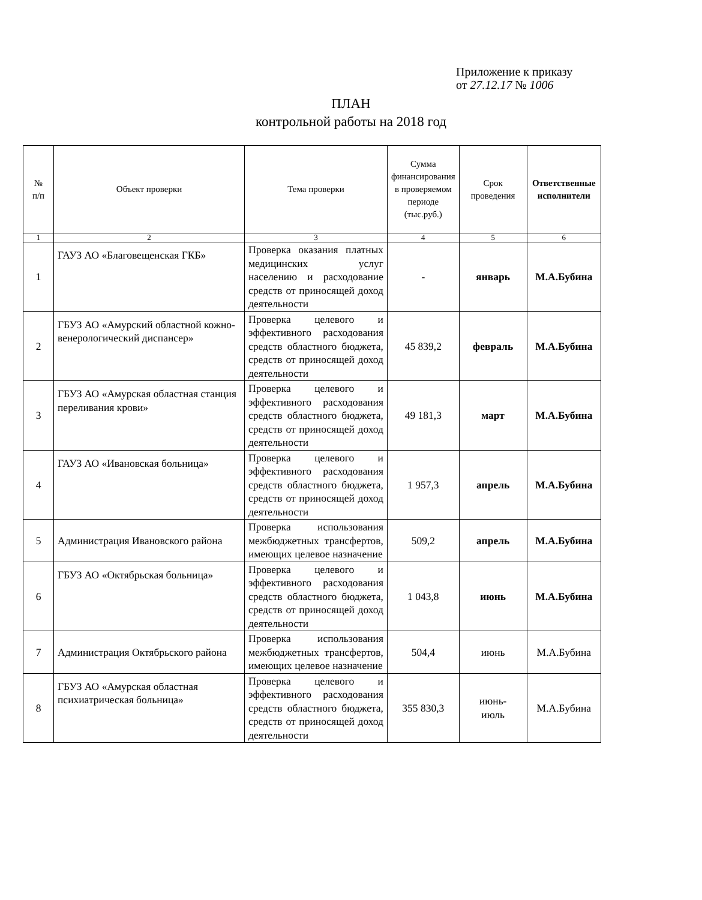Приложение к приказу
от 27.12.17 № 1006
ПЛАН
контрольной работы на 2018 год
| № п/п | Объект проверки | Тема проверки | Сумма финансирования в проверяемом периоде (тыс.руб.) | Срок проведения | Ответственные исполнители |
| --- | --- | --- | --- | --- | --- |
| 1 | 2 | 3 | 4 | 5 | 6 |
| 1 | ГАУЗ АО «Благовещенская ГКБ» | Проверка оказания платных медицинских услуг населению и расходование средств от приносящей доход деятельности | - | январь | М.А.Бубина |
| 2 | ГБУЗ АО «Амурский областной кожно-венерологический диспансер» | Проверка целевого и эффективного расходования средств областного бюджета, средств от приносящей доход деятельности | 45 839,2 | февраль | М.А.Бубина |
| 3 | ГБУЗ АО «Амурская областная станция переливания крови» | Проверка целевого и эффективного расходования средств областного бюджета, средств от приносящей доход деятельности | 49 181,3 | март | М.А.Бубина |
| 4 | ГАУЗ АО «Ивановская больница» | Проверка целевого и эффективного расходования средств областного бюджета, средств от приносящей доход деятельности | 1 957,3 | апрель | М.А.Бубина |
| 5 | Администрация Ивановского района | Проверка использования межбюджетных трансфертов, имеющих целевое назначение | 509,2 | апрель | М.А.Бубина |
| 6 | ГБУЗ АО «Октябрьская больница» | Проверка целевого и эффективного расходования средств областного бюджета, средств от приносящей доход деятельности | 1 043,8 | июнь | М.А.Бубина |
| 7 | Администрация Октябрьского района | Проверка использования межбюджетных трансфертов, имеющих целевое назначение | 504,4 | июнь | М.А.Бубина |
| 8 | ГБУЗ АО «Амурская областная психиатрическая больница» | Проверка целевого и эффективного расходования средств областного бюджета, средств от приносящей доход деятельности | 355 830,3 | июнь- июль | М.А.Бубина |